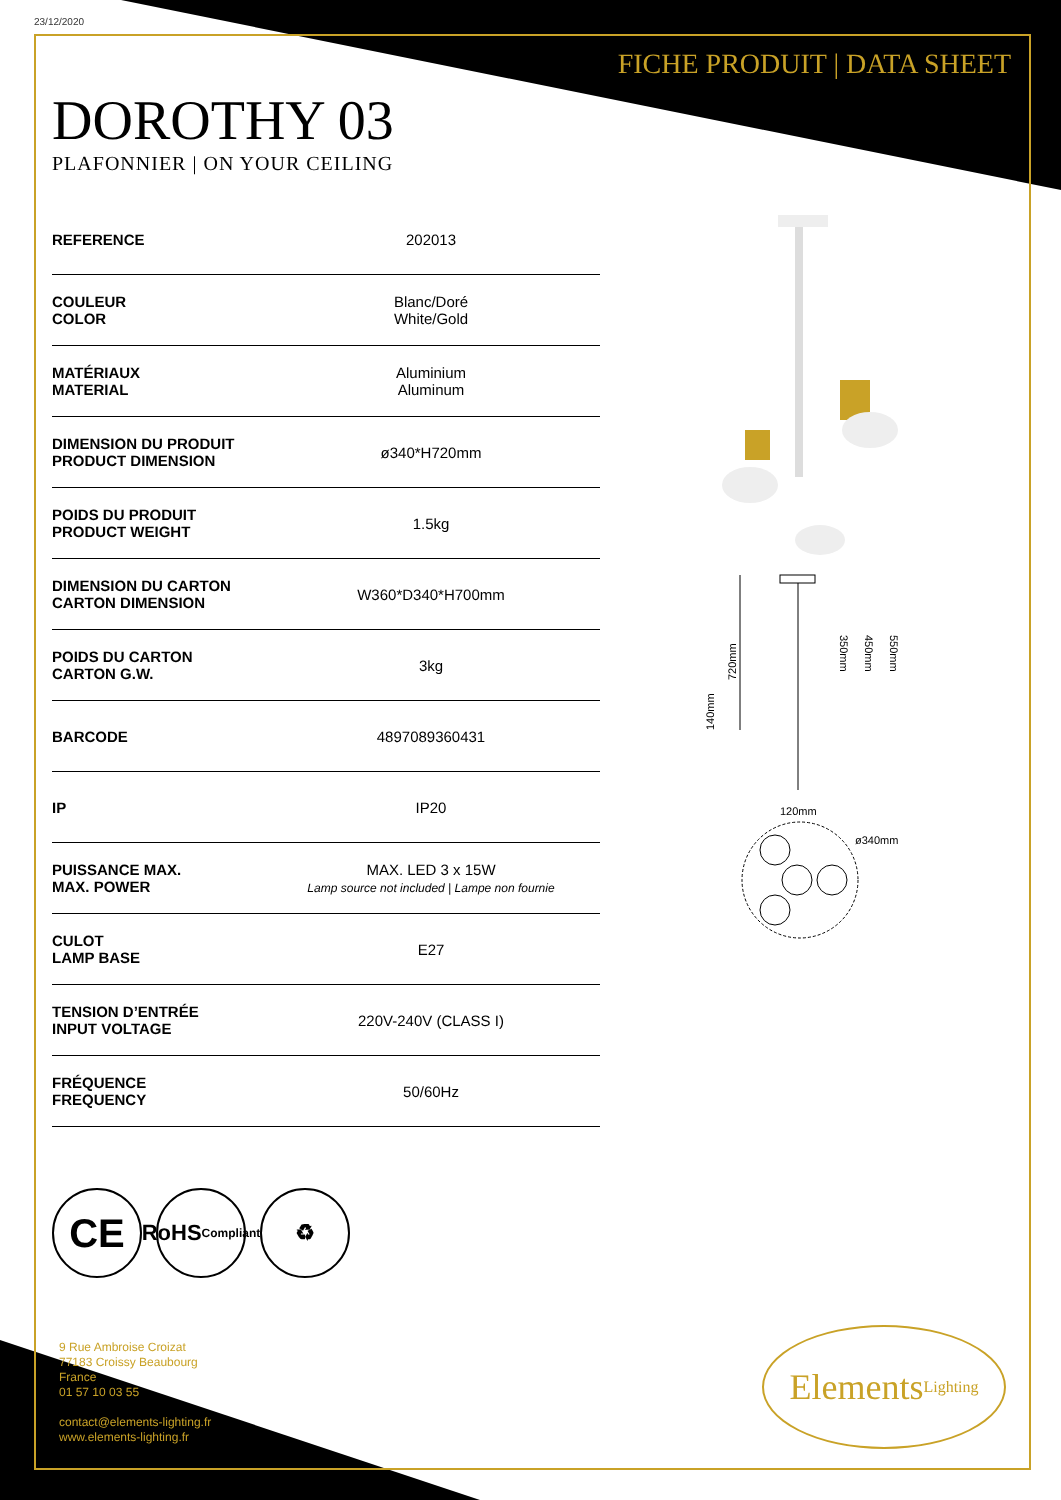23/12/2020
FICHE PRODUIT | DATA SHEET
DOROTHY 03
PLAFONNIER | ON YOUR CEILING
| REFERENCE | 202013 |
| COULEUR COLOR | Blanc/Doré White/Gold |
| MATÉRIAUX MATERIAL | Aluminium Aluminum |
| DIMENSION DU PRODUIT PRODUCT DIMENSION | ø340*H720mm |
| POIDS DU PRODUIT PRODUCT WEIGHT | 1.5kg |
| DIMENSION DU CARTON CARTON DIMENSION | W360*D340*H700mm |
| POIDS DU CARTON CARTON G.W. | 3kg |
| BARCODE | 4897089360431 |
| IP | IP20 |
| PUISSANCE MAX. MAX. POWER | MAX. LED 3 x 15W Lamp source not included / Lampe non fournie |
| CULOT LAMP BASE | E27 |
| TENSION D’ENTRÉE INPUT VOLTAGE | 220V-240V (CLASS I) |
| FRÉQUENCE FREQUENCY | 50/60Hz |
720mm
140mm
350mm
450mm
550mm
120mm
ø340mm
CE
RoHS
Compliant
♻
9 Rue Ambroise Croizat
77183 Croissy Beaubourg
France
01 57 10 03 55
contact@elements-lighting.fr
www.elements-lighting.fr
Elements Lighting